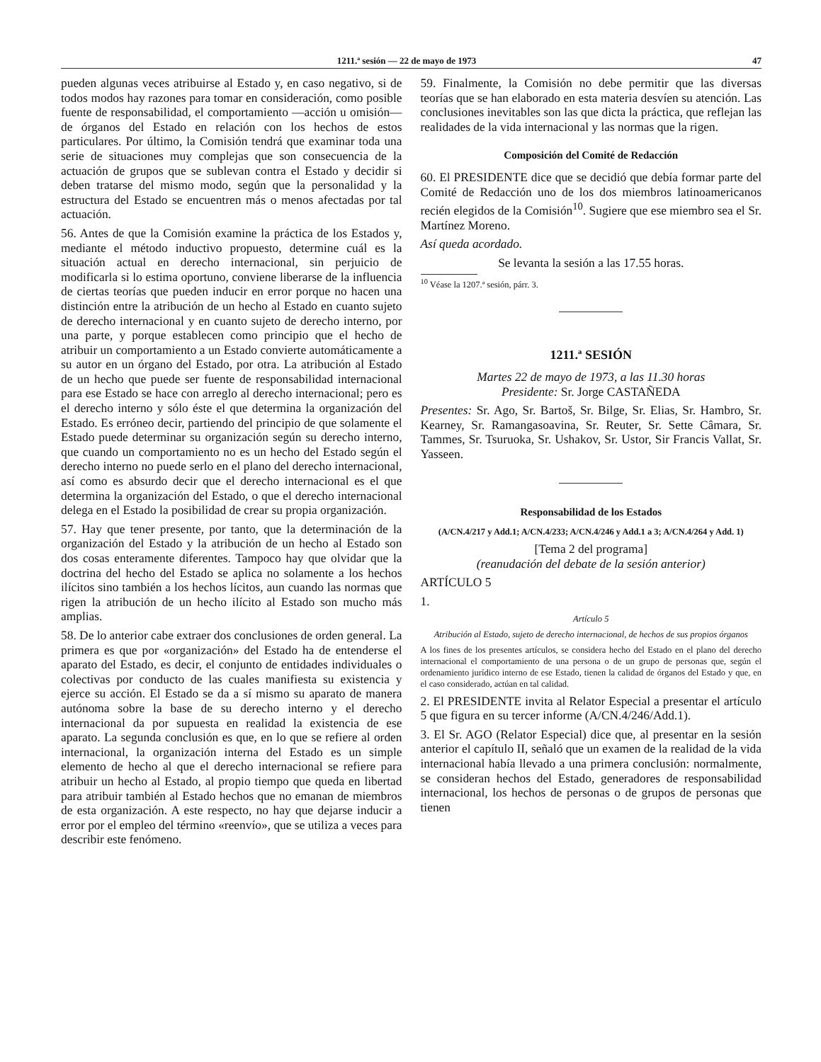1211.ª sesión — 22 de mayo de 1973 47
pueden algunas veces atribuirse al Estado y, en caso negativo, si de todos modos hay razones para tomar en consideración, como posible fuente de responsabilidad, el comportamiento —acción u omisión— de órganos del Estado en relación con los hechos de estos particulares. Por último, la Comisión tendrá que examinar toda una serie de situaciones muy complejas que son consecuencia de la actuación de grupos que se sublevan contra el Estado y decidir si deben tratarse del mismo modo, según que la personalidad y la estructura del Estado se encuentren más o menos afectadas por tal actuación.
56. Antes de que la Comisión examine la práctica de los Estados y, mediante el método inductivo propuesto, determine cuál es la situación actual en derecho internacional, sin perjuicio de modificarla si lo estima oportuno, conviene liberarse de la influencia de ciertas teorías que pueden inducir en error porque no hacen una distinción entre la atribución de un hecho al Estado en cuanto sujeto de derecho internacional y en cuanto sujeto de derecho interno, por una parte, y porque establecen como principio que el hecho de atribuir un comportamiento a un Estado convierte automáticamente a su autor en un órgano del Estado, por otra. La atribución al Estado de un hecho que puede ser fuente de responsabilidad internacional para ese Estado se hace con arreglo al derecho internacional; pero es el derecho interno y sólo éste el que determina la organización del Estado. Es erróneo decir, partiendo del principio de que solamente el Estado puede determinar su organización según su derecho interno, que cuando un comportamiento no es un hecho del Estado según el derecho interno no puede serlo en el plano del derecho internacional, así como es absurdo decir que el derecho internacional es el que determina la organización del Estado, o que el derecho internacional delega en el Estado la posibilidad de crear su propia organización.
57. Hay que tener presente, por tanto, que la determinación de la organización del Estado y la atribución de un hecho al Estado son dos cosas enteramente diferentes. Tampoco hay que olvidar que la doctrina del hecho del Estado se aplica no solamente a los hechos ilícitos sino también a los hechos lícitos, aun cuando las normas que rigen la atribución de un hecho ilícito al Estado son mucho más amplias.
58. De lo anterior cabe extraer dos conclusiones de orden general. La primera es que por «organización» del Estado ha de entenderse el aparato del Estado, es decir, el conjunto de entidades individuales o colectivas por conducto de las cuales manifiesta su existencia y ejerce su acción. El Estado se da a sí mismo su aparato de manera autónoma sobre la base de su derecho interno y el derecho internacional da por supuesta en realidad la existencia de ese aparato. La segunda conclusión es que, en lo que se refiere al orden internacional, la organización interna del Estado es un simple elemento de hecho al que el derecho internacional se refiere para atribuir un hecho al Estado, al propio tiempo que queda en libertad para atribuir también al Estado hechos que no emanan de miembros de esta organización. A este respecto, no hay que dejarse inducir a error por el empleo del término «reenvío», que se utiliza a veces para describir este fenómeno.
59. Finalmente, la Comisión no debe permitir que las diversas teorías que se han elaborado en esta materia desvíen su atención. Las conclusiones inevitables son las que dicta la práctica, que reflejan las realidades de la vida internacional y las normas que la rigen.
Composición del Comité de Redacción
60. El PRESIDENTE dice que se decidió que debía formar parte del Comité de Redacción uno de los dos miembros latinoamericanos recién elegidos de la Comisión<sup>10</sup>. Sugiere que ese miembro sea el Sr. Martínez Moreno.
Así queda acordado.
Se levanta la sesión a las 17.55 horas.
<sup>10</sup> Véase la 1207.ª sesión, párr. 3.
1211.ª SESIÓN
Martes 22 de mayo de 1973, a las 11.30 horas
Presidente: Sr. Jorge CASTAÑEDA
Presentes: Sr. Ago, Sr. Bartoš, Sr. Bilge, Sr. Elias, Sr. Hambro, Sr. Kearney, Sr. Ramangasoavina, Sr. Reuter, Sr. Sette Câmara, Sr. Tammes, Sr. Tsuruoka, Sr. Ushakov, Sr. Ustor, Sir Francis Vallat, Sr. Yasseen.
Responsabilidad de los Estados
(A/CN.4/217 y Add.1; A/CN.4/233; A/CN.4/246 y Add.1 a 3; A/CN.4/264 y Add. 1)
[Tema 2 del programa]
(reanudación del debate de la sesión anterior)
ARTÍCULO 5
1.
Artículo 5
Atribución al Estado, sujeto de derecho internacional, de hechos de sus propios órganos
A los fines de los presentes artículos, se considera hecho del Estado en el plano del derecho internacional el comportamiento de una persona o de un grupo de personas que, según el ordenamiento jurídico interno de ese Estado, tienen la calidad de órganos del Estado y que, en el caso considerado, actúan en tal calidad.
2. El PRESIDENTE invita al Relator Especial a presentar el artículo 5 que figura en su tercer informe (A/CN.4/246/Add.1).
3. El Sr. AGO (Relator Especial) dice que, al presentar en la sesión anterior el capítulo II, señaló que un examen de la realidad de la vida internacional había llevado a una primera conclusión: normalmente, se consideran hechos del Estado, generadores de responsabilidad internacional, los hechos de personas o de grupos de personas que tienen